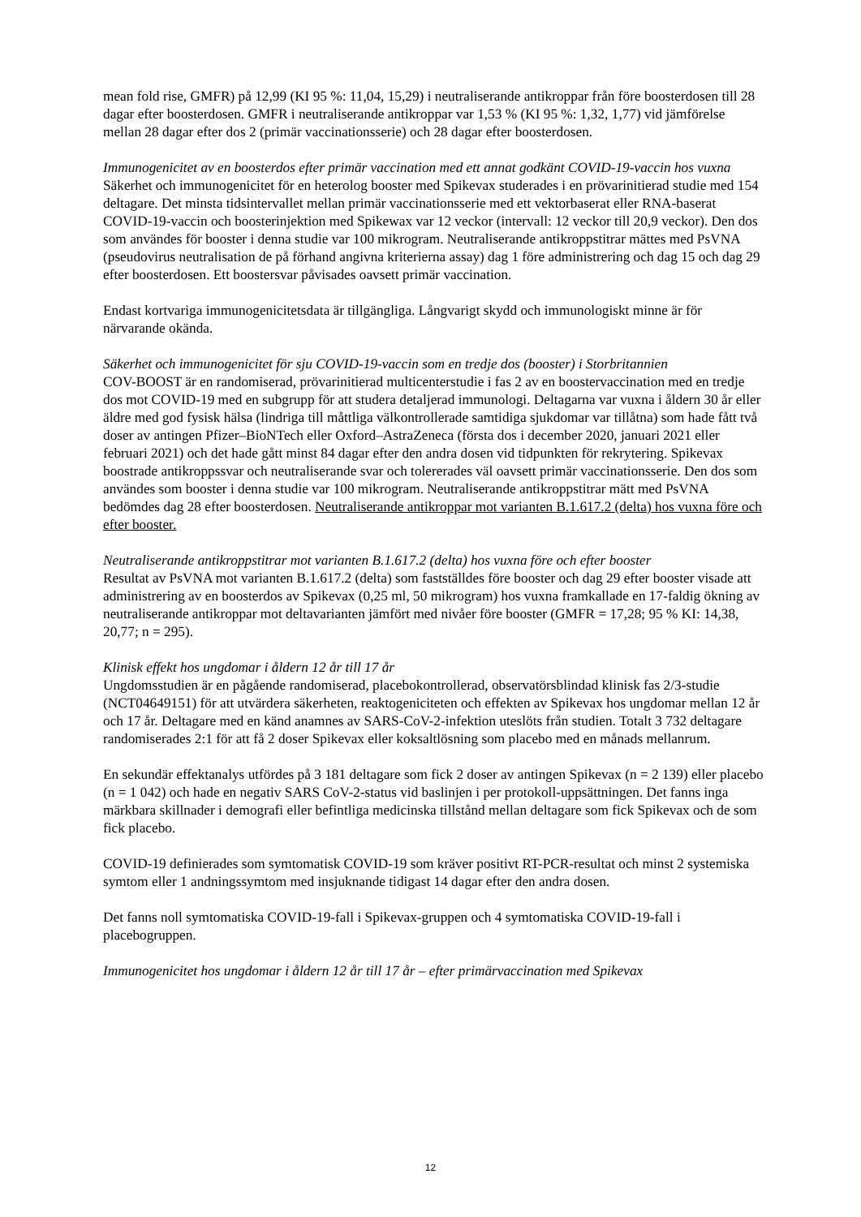mean fold rise, GMFR) på 12,99 (KI 95 %: 11,04, 15,29) i neutraliserande antikroppar från före boosterdosen till 28 dagar efter boosterdosen. GMFR i neutraliserande antikroppar var 1,53 % (KI 95 %: 1,32, 1,77) vid jämförelse mellan 28 dagar efter dos 2 (primär vaccinationsserie) och 28 dagar efter boosterdosen.
Immunogenicitet av en boosterdos efter primär vaccination med ett annat godkänt COVID-19-vaccin hos vuxna
Säkerhet och immunogenicitet för en heterolog booster med Spikevax studerades i en prövarinitierad studie med 154 deltagare. Det minsta tidsintervallet mellan primär vaccinationsserie med ett vektorbaserat eller RNA-baserat COVID-19-vaccin och boosterinjektion med Spikewax var 12 veckor (intervall: 12 veckor till 20,9 veckor). Den dos som användes för booster i denna studie var 100 mikrogram. Neutraliserande antikroppstitrar mättes med PsVNA (pseudovirus neutralisation de på förhand angivna kriterierna assay) dag 1 före administrering och dag 15 och dag 29 efter boosterdosen. Ett boostersvar påvisades oavsett primär vaccination.
Endast kortvariga immunogenicitetsdata är tillgängliga. Långvarigt skydd och immunologiskt minne är för närvarande okända.
Säkerhet och immunogenicitet för sju COVID-19-vaccin som en tredje dos (booster) i Storbritannien
COV-BOOST är en randomiserad, prövarinitierad multicenterstudie i fas 2 av en boostervaccination med en tredje dos mot COVID-19 med en subgrupp för att studera detaljerad immunologi. Deltagarna var vuxna i åldern 30 år eller äldre med god fysisk hälsa (lindriga till måttliga välkontrollerade samtidiga sjukdomar var tillåtna) som hade fått två doser av antingen Pfizer–BioNTech eller Oxford–AstraZeneca (första dos i december 2020, januari 2021 eller februari 2021) och det hade gått minst 84 dagar efter den andra dosen vid tidpunkten för rekrytering. Spikevax boostrade antikroppssvar och neutraliserande svar och tolererades väl oavsett primär vaccinationsserie. Den dos som användes som booster i denna studie var 100 mikrogram. Neutraliserande antikroppstitrar mätt med PsVNA bedömdes dag 28 efter boosterdosen. Neutraliserande antikroppar mot varianten B.1.617.2 (delta) hos vuxna före och efter booster.
Neutraliserande antikroppstitrar mot varianten B.1.617.2 (delta) hos vuxna före och efter booster
Resultat av PsVNA mot varianten B.1.617.2 (delta) som fastställdes före booster och dag 29 efter booster visade att administrering av en boosterdos av Spikevax (0,25 ml, 50 mikrogram) hos vuxna framkallade en 17-faldig ökning av neutraliserande antikroppar mot deltavarianten jämfört med nivåer före booster (GMFR = 17,28; 95 % KI: 14,38, 20,77; n = 295).
Klinisk effekt hos ungdomar i åldern 12 år till 17 år
Ungdomsstudien är en pågående randomiserad, placebokontrollerad, observatörsblindad klinisk fas 2/3-studie (NCT04649151) för att utvärdera säkerheten, reaktogeniciteten och effekten av Spikevax hos ungdomar mellan 12 år och 17 år. Deltagare med en känd anamnes av SARS-CoV-2-infektion uteslöts från studien. Totalt 3 732 deltagare randomiserades 2:1 för att få 2 doser Spikevax eller koksaltlösning som placebo med en månads mellanrum.
En sekundär effektanalys utfördes på 3 181 deltagare som fick 2 doser av antingen Spikevax (n = 2 139) eller placebo (n = 1 042) och hade en negativ SARS CoV-2-status vid baslinjen i per protokoll-uppsättningen. Det fanns inga märkbara skillnader i demografi eller befintliga medicinska tillstånd mellan deltagare som fick Spikevax och de som fick placebo.
COVID-19 definierades som symtomatisk COVID-19 som kräver positivt RT-PCR-resultat och minst 2 systemiska symtom eller 1 andningssymtom med insjuknande tidigast 14 dagar efter den andra dosen.
Det fanns noll symtomatiska COVID-19-fall i Spikevax-gruppen och 4 symtomatiska COVID-19-fall i placebogruppen.
Immunogenicitet hos ungdomar i åldern 12 år till 17 år – efter primärvaccination med Spikevax
12